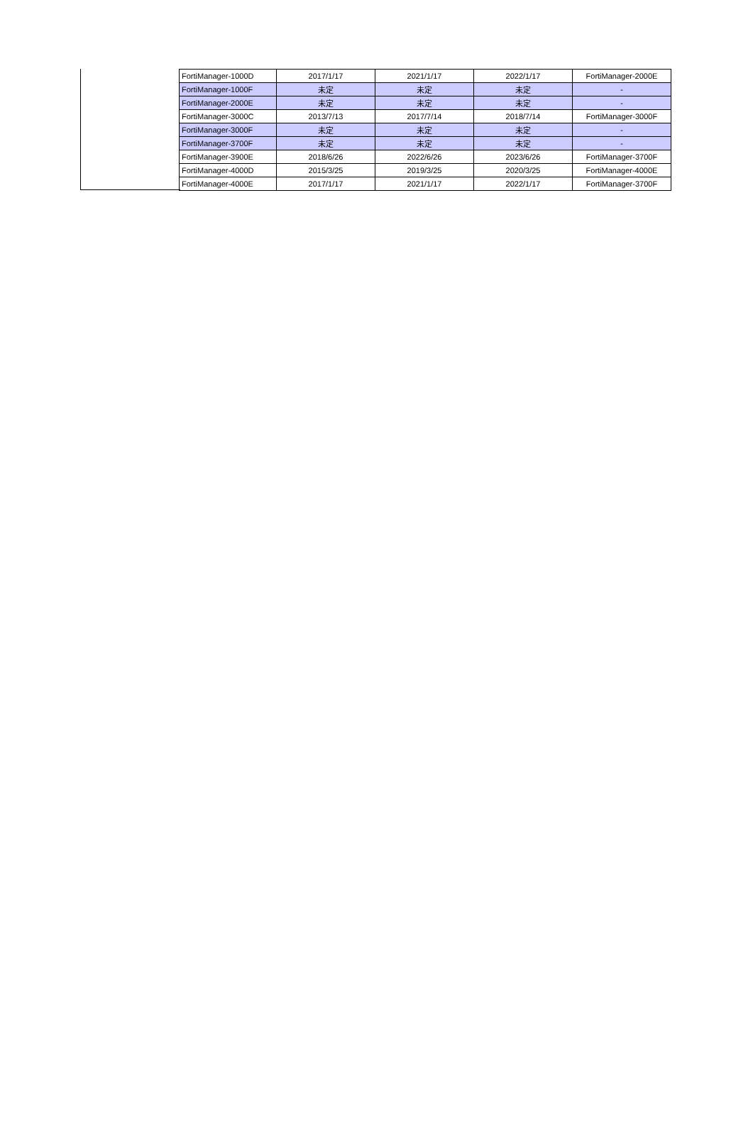| FortiManager-1000D | 2017/1/17 | 2021/1/17 | 2022/1/17 | FortiManager-2000E |
| FortiManager-1000F | 未定 | 未定 | 未定 | - |
| FortiManager-2000E | 未定 | 未定 | 未定 | - |
| FortiManager-3000C | 2013/7/13 | 2017/7/14 | 2018/7/14 | FortiManager-3000F |
| FortiManager-3000F | 未定 | 未定 | 未定 | - |
| FortiManager-3700F | 未定 | 未定 | 未定 | - |
| FortiManager-3900E | 2018/6/26 | 2022/6/26 | 2023/6/26 | FortiManager-3700F |
| FortiManager-4000D | 2015/3/25 | 2019/3/25 | 2020/3/25 | FortiManager-4000E |
| FortiManager-4000E | 2017/1/17 | 2021/1/17 | 2022/1/17 | FortiManager-3700F |